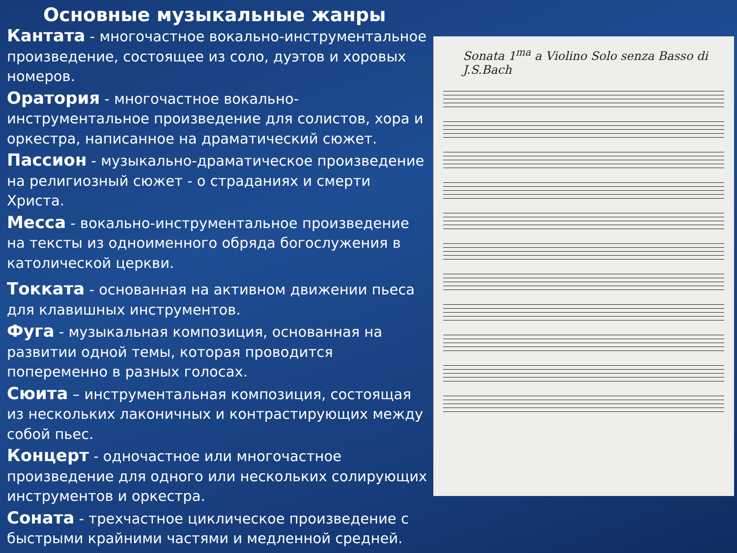Основные музыкальные жанры
Кантата - многочастное вокально-инструментальное произведение, состоящее из соло, дуэтов и хоровых номеров.
Оратория - многочастное вокально-инструментальное произведение для солистов, хора и оркестра, написанное на драматический сюжет.
Пассион - музыкально-драматическое произведение на религиозный сюжет - о страданиях и смерти Христа.
Месса - вокально-инструментальное произведение на тексты из одноименного обряда богослужения в католической церкви.
Токката - основанная на активном движении пьеса для клавишных инструментов.
Фуга - музыкальная композиция, основанная на развитии одной темы, которая проводится попеременно в разных голосах.
Сюита – инструментальная композиция, состоящая из нескольких лаконичных и контрастирующих между собой пьес.
Концерт - одночастное или многочастное произведение для одного или нескольких солирующих инструментов и оркестра.
Соната - трехчастное циклическое произведение с быстрыми крайними частями и медленной средней.
Sonata 1<sup>ma</sup> a Violino Solo senza Basso di J.S.Bach